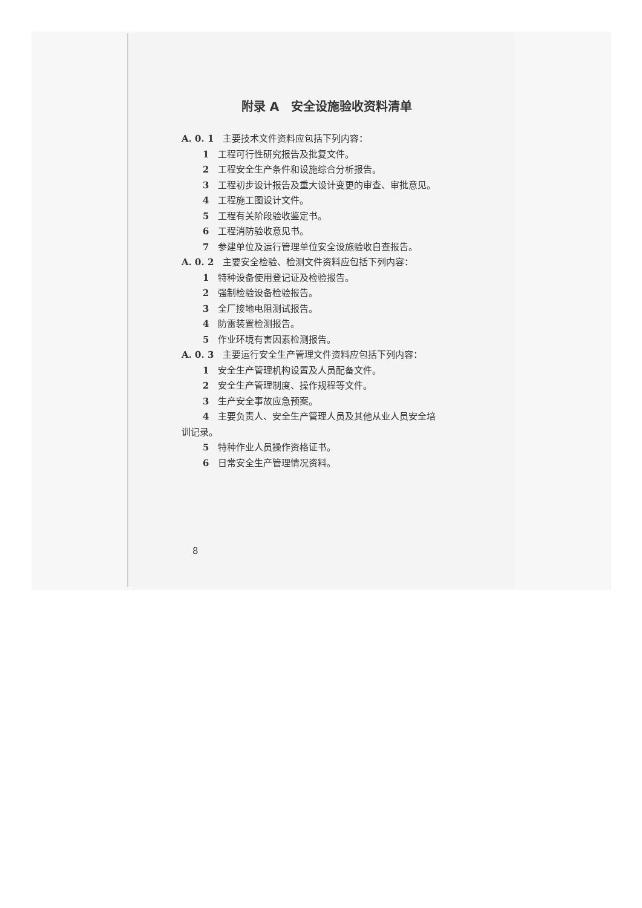附录 A　安全设施验收资料清单
A. 0. 1　主要技术文件资料应包括下列内容：
1　工程可行性研究报告及批复文件。
2　工程安全生产条件和设施综合分析报告。
3　工程初步设计报告及重大设计变更的审查、审批意见。
4　工程施工图设计文件。
5　工程有关阶段验收鉴定书。
6　工程消防验收意见书。
7　参建单位及运行管理单位安全设施验收自查报告。
A. 0. 2　主要安全检验、检测文件资料应包括下列内容：
1　特种设备使用登记证及检验报告。
2　强制检验设备检验报告。
3　全厂接地电阻测试报告。
4　防雷装置检测报告。
5　作业环境有害因素检测报告。
A. 0. 3　主要运行安全生产管理文件资料应包括下列内容：
1　安全生产管理机构设置及人员配备文件。
2　安全生产管理制度、操作规程等文件。
3　生产安全事故应急预案。
4　主要负责人、安全生产管理人员及其他从业人员安全培
训记录。
5　特种作业人员操作资格证书。
6　日常安全生产管理情况资料。
8